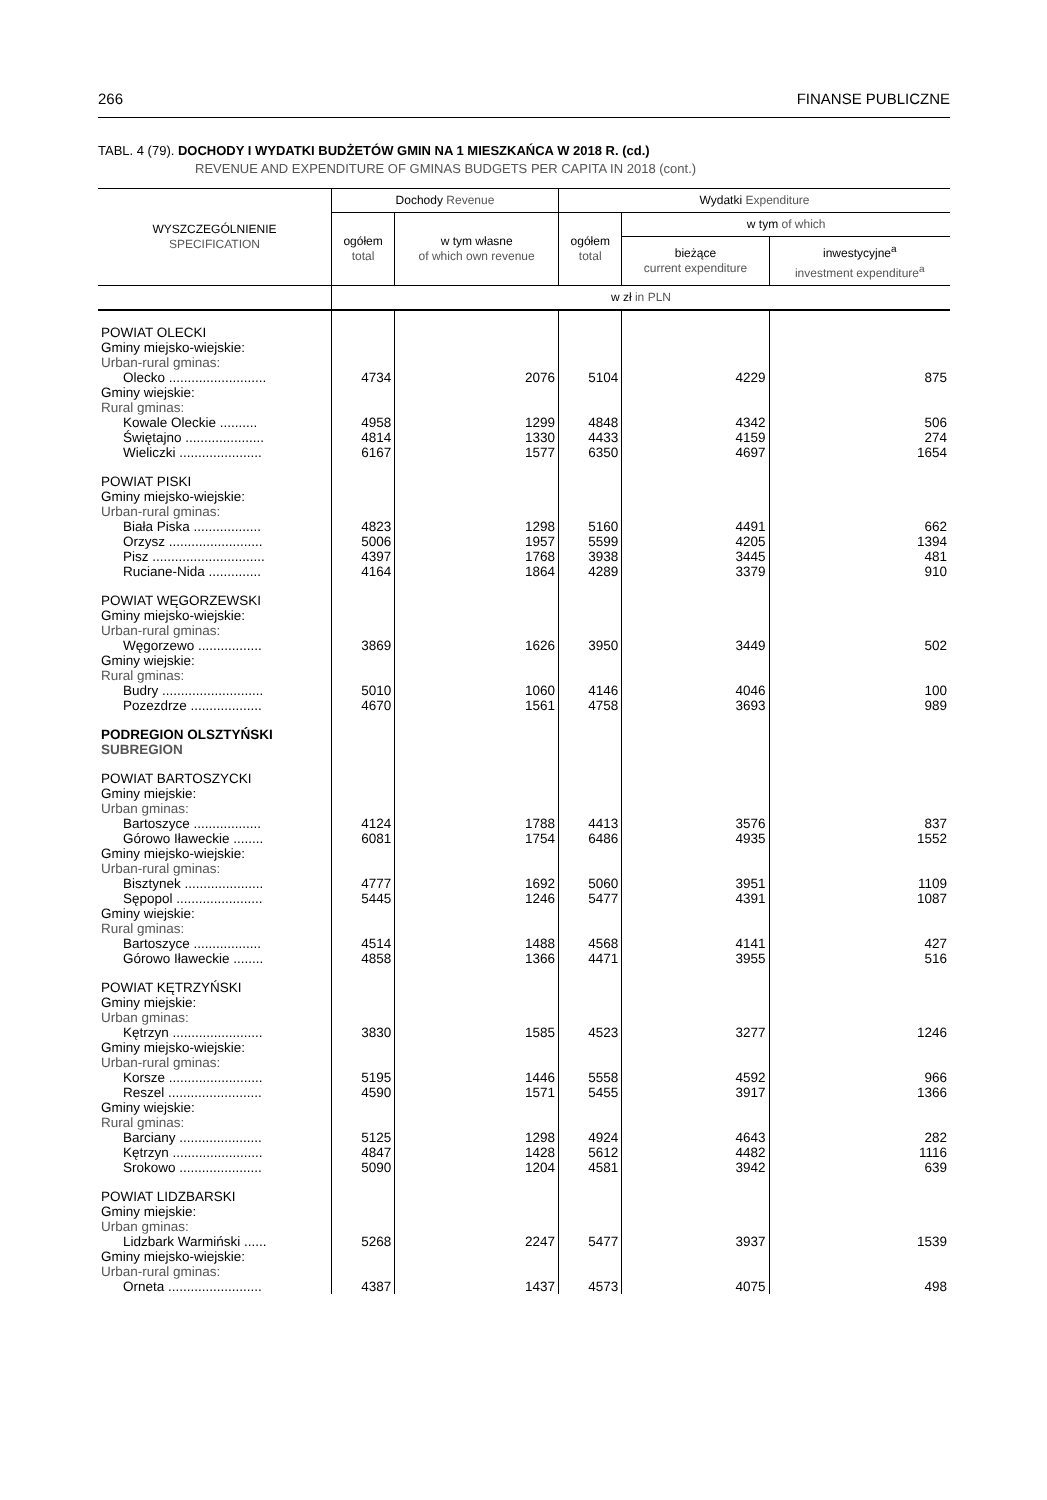266 FINANSE PUBLICZNE
TABL. 4 (79). DOCHODY I WYDATKI BUDŻETÓW GMIN NA 1 MIESZKAŃCA W 2018 R. (cd.)
REVENUE AND EXPENDITURE OF GMINAS BUDGETS PER CAPITA IN 2018 (cont.)
| WYSZCZEGÓLNIENIE SPECIFICATION | Dochody Revenue | | Wydatki Expenditure | | |
| --- | --- | --- | --- | --- | --- |
| | ogółem total | w tym własne of which own revenue | ogółem total | w tym of which | |
| | | | | bieżące current expenditure | inwestycyjne<sup>a</sup> investment expenditure<sup>a</sup> |
| | w zł in PLN | | | | |
| POWIAT OLECKI | | | | | |
| Gminy miejsko-wiejskie: Urban-rural gminas: | | | | | |
| Olecko .......................... | 4734 | 2076 | 5104 | 4229 | 875 |
| Gminy wiejskie: Rural gminas: | | | | | |
| Kowale Oleckie .......... | 4958 | 1299 | 4848 | 4342 | 506 |
| Świętajno ..................... | 4814 | 1330 | 4433 | 4159 | 274 |
| Wieliczki ...................... | 6167 | 1577 | 6350 | 4697 | 1654 |
| POWIAT PISKI | | | | | |
| Gminy miejsko-wiejskie: Urban-rural gminas: | | | | | |
| Biała Piska .................. | 4823 | 1298 | 5160 | 4491 | 662 |
| Orzysz ......................... | 5006 | 1957 | 5599 | 4205 | 1394 |
| Pisz .............................. | 4397 | 1768 | 3938 | 3445 | 481 |
| Ruciane-Nida .............. | 4164 | 1864 | 4289 | 3379 | 910 |
| POWIAT WĘGORZEWSKI | | | | | |
| Gminy miejsko-wiejskie: Urban-rural gminas: | | | | | |
| Węgorzewo ................. | 3869 | 1626 | 3950 | 3449 | 502 |
| Gminy wiejskie: Rural gminas: | | | | | |
| Budry ........................... | 5010 | 1060 | 4146 | 4046 | 100 |
| Pozezdrze ................... | 4670 | 1561 | 4758 | 3693 | 989 |
| PODREGION OLSZTYŃSKI SUBREGION | | | | | |
| POWIAT BARTOSZYCKI | | | | | |
| Gminy miejskie: Urban gminas: | | | | | |
| Bartoszyce .................. | 4124 | 1788 | 4413 | 3576 | 837 |
| Górowo Iławeckie ........ | 6081 | 1754 | 6486 | 4935 | 1552 |
| Gminy miejsko-wiejskie: Urban-rural gminas: | | | | | |
| Bisztynek ..................... | 4777 | 1692 | 5060 | 3951 | 1109 |
| Sępopol ....................... | 5445 | 1246 | 5477 | 4391 | 1087 |
| Gminy wiejskie: Rural gminas: | | | | | |
| Bartoszyce .................. | 4514 | 1488 | 4568 | 4141 | 427 |
| Górowo Iławeckie ........ | 4858 | 1366 | 4471 | 3955 | 516 |
| POWIAT KĘTRZYŃSKI | | | | | |
| Gminy miejskie: Urban gminas: | | | | | |
| Kętrzyn ........................ | 3830 | 1585 | 4523 | 3277 | 1246 |
| Gminy miejsko-wiejskie: Urban-rural gminas: | | | | | |
| Korsze ......................... | 5195 | 1446 | 5558 | 4592 | 966 |
| Reszel ......................... | 4590 | 1571 | 5455 | 3917 | 1366 |
| Gminy wiejskie: Rural gminas: | | | | | |
| Barciany ...................... | 5125 | 1298 | 4924 | 4643 | 282 |
| Kętrzyn ........................ | 4847 | 1428 | 5612 | 4482 | 1116 |
| Srokowo ...................... | 5090 | 1204 | 4581 | 3942 | 639 |
| POWIAT LIDZBARSKI | | | | | |
| Gminy miejskie: Urban gminas: | | | | | |
| Lidzbark Warmiński ...... | 5268 | 2247 | 5477 | 3937 | 1539 |
| Gminy miejsko-wiejskie: Urban-rural gminas: | | | | | |
| Orneta ......................... | 4387 | 1437 | 4573 | 4075 | 498 |